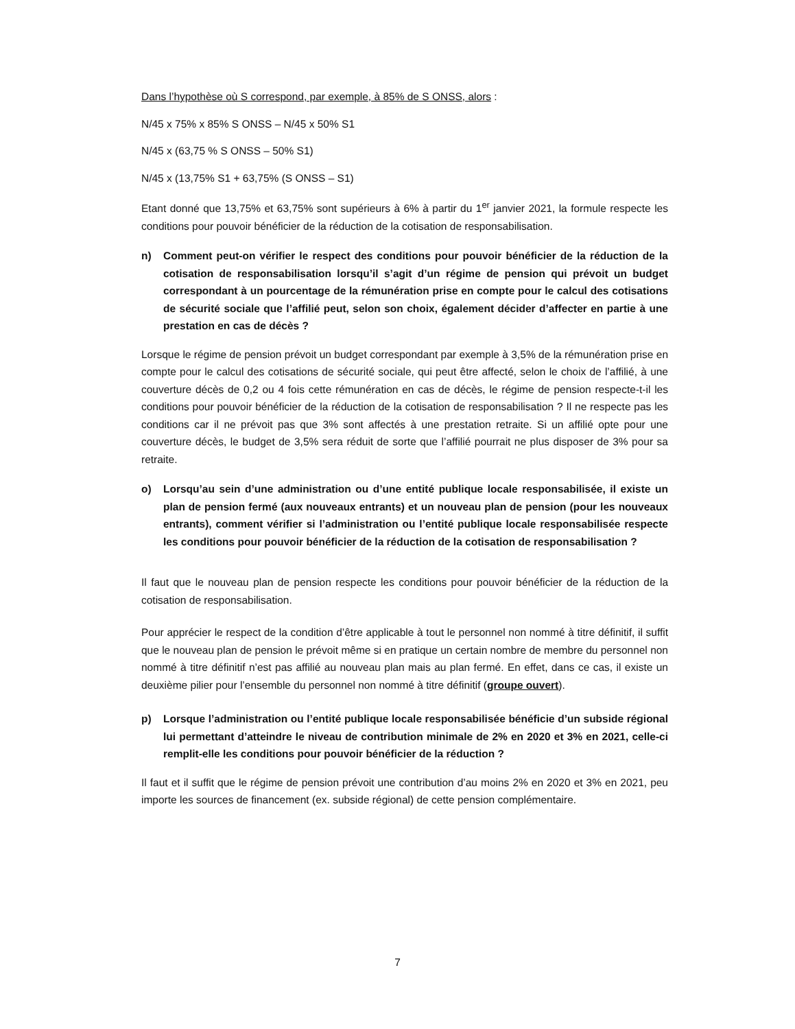Dans l’hypothèse où S correspond, par exemple, à 85% de S ONSS, alors :
N/45 x 75% x 85% S ONSS – N/45 x 50% S1
N/45 x (63,75 % S ONSS – 50% S1)
N/45 x (13,75% S1 + 63,75% (S ONSS – S1)
Etant donné que 13,75% et 63,75% sont supérieurs à 6% à partir du 1<sup>er</sup> janvier 2021, la formule respecte les conditions pour pouvoir bénéficier de la réduction de la cotisation de responsabilisation.
n) Comment peut-on vérifier le respect des conditions pour pouvoir bénéficier de la réduction de la cotisation de responsabilisation lorsqu’il s’agit d’un régime de pension qui prévoit un budget correspondant à un pourcentage de la rémunération prise en compte pour le calcul des cotisations de sécurité sociale que l’affilié peut, selon son choix, également décider d’affecter en partie à une prestation en cas de décès ?
Lorsque le régime de pension prévoit un budget correspondant par exemple à 3,5% de la rémunération prise en compte pour le calcul des cotisations de sécurité sociale, qui peut être affecté, selon le choix de l’affilié, à une couverture décès de 0,2 ou 4 fois cette rémunération en cas de décès, le régime de pension respecte-t-il les conditions pour pouvoir bénéficier de la réduction de la cotisation de responsabilisation ? Il ne respecte pas les conditions car il ne prévoit pas que 3% sont affectés à une prestation retraite. Si un affilié opte pour une couverture décès, le budget de 3,5% sera réduit de sorte que l’affilié pourrait ne plus disposer de 3% pour sa retraite.
o) Lorsqu’au sein d’une administration ou d’une entité publique locale responsabilisée, il existe un plan de pension fermé (aux nouveaux entrants) et un nouveau plan de pension (pour les nouveaux entrants), comment vérifier si l’administration ou l’entité publique locale responsabilisée respecte les conditions pour pouvoir bénéficier de la réduction de la cotisation de responsabilisation ?
Il faut que le nouveau plan de pension respecte les conditions pour pouvoir bénéficier de la réduction de la cotisation de responsabilisation.
Pour apprécier le respect de la condition d’être applicable à tout le personnel non nommé à titre définitif, il suffit que le nouveau plan de pension le prévoit même si en pratique un certain nombre de membre du personnel non nommé à titre définitif n’est pas affilié au nouveau plan mais au plan fermé. En effet, dans ce cas, il existe un deuxième pilier pour l’ensemble du personnel non nommé à titre définitif (groupe ouvert).
p) Lorsque l’administration ou l’entité publique locale responsabilisée bénéficie d’un subside régional lui permettant d’atteindre le niveau de contribution minimale de 2% en 2020 et 3% en 2021, celle-ci remplit-elle les conditions pour pouvoir bénéficier de la réduction ?
Il faut et il suffit que le régime de pension prévoit une contribution d’au moins 2% en 2020 et 3% en 2021, peu importe les sources de financement (ex. subside régional) de cette pension complémentaire.
7